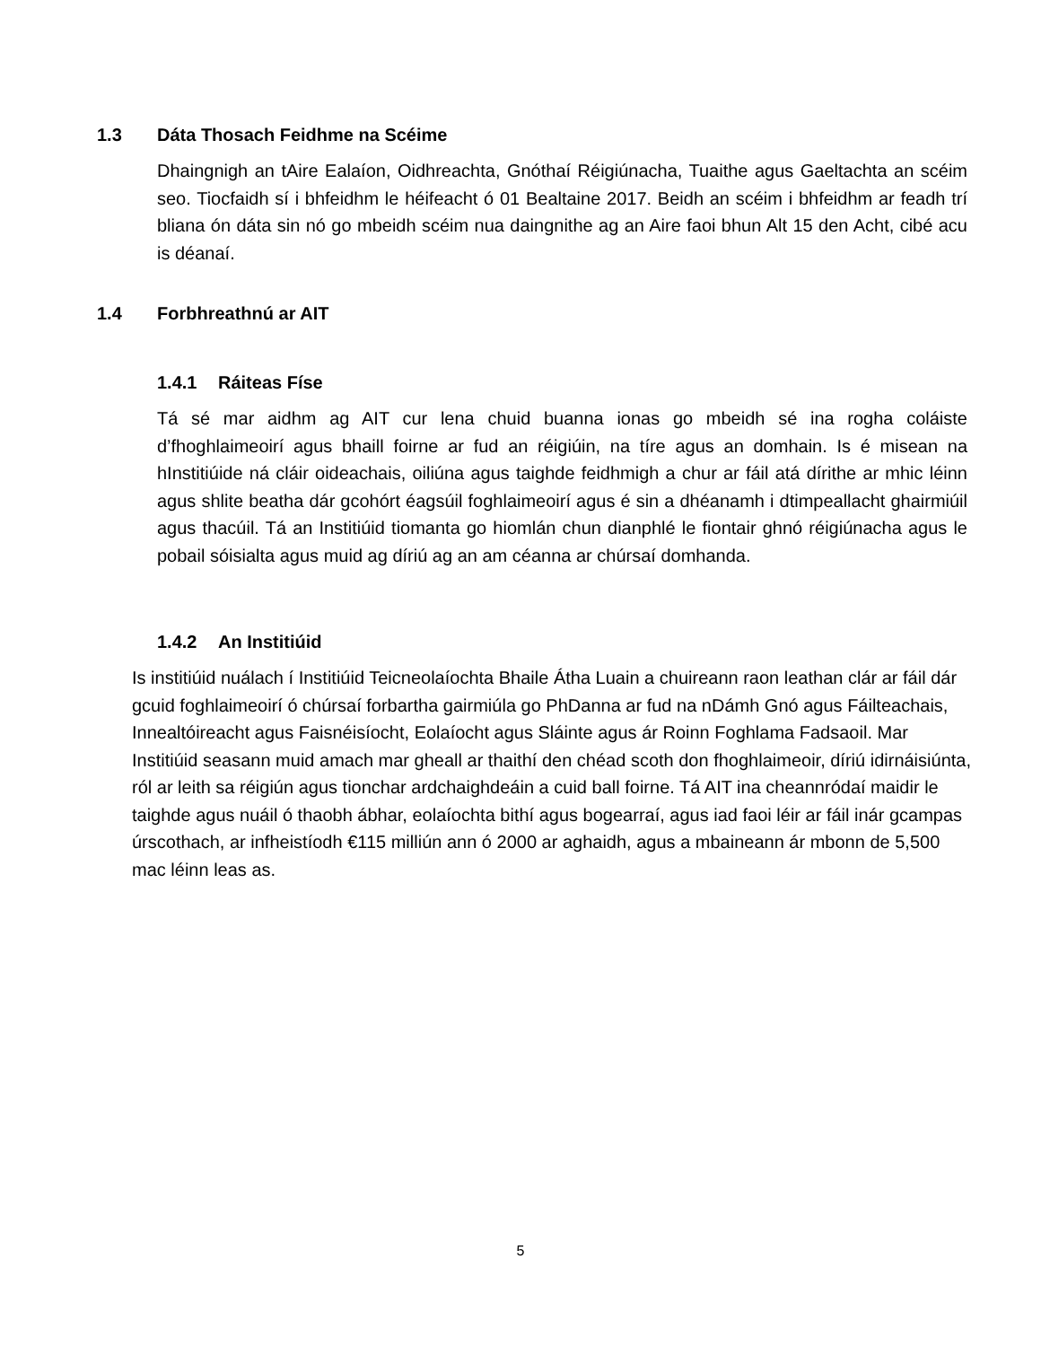1.3 Dáta Thosach Feidhme na Scéime
Dhaingnigh an tAire Ealaíon, Oidhreachta, Gnóthaí Réigiúnacha, Tuaithe agus Gaeltachta an scéim seo. Tiocfaidh sí i bhfeidhm le héifeacht ó 01 Bealtaine 2017. Beidh an scéim i bhfeidhm ar feadh trí bliana ón dáta sin nó go mbeidh scéim nua daingnithe ag an Aire faoi bhun Alt 15 den Acht, cibé acu is déanaí.
1.4 Forbhreathnú ar AIT
1.4.1 Ráiteas Físe
Tá sé mar aidhm ag AIT cur lena chuid buanna ionas go mbeidh sé ina rogha coláiste d’fhoghlaimeoirí agus bhaill foirne ar fud an réigiúin, na tíre agus an domhain. Is é misean na hInstitiúide ná cláir oideachais, oiliúna agus taighde feidhmigh a chur ar fáil atá dírithe ar mhic léinn agus shlite beatha dár gcohórt éagsúil foghlaimeoirí agus é sin a dhéanamh i dtimpeallacht ghairmiúil agus thacúil. Tá an Institiúid tiomanta go hiomlán chun dianphlé le fiontair ghnó réigiúnacha agus le pobail sóisialta agus muid ag díriú ag an am céanna ar chúrsaí domhanda.
1.4.2 An Institiúid
Is institiúid nuálach í Institiúid Teicneolaíochta Bhaile Átha Luain a chuireann raon leathan clár ar fáil dár gcuid foghlaimeoirí ó chúrsaí forbartha gairmiúla go PhDanna ar fud na nDámh Gnó agus Fáilteachais, Innealtóireacht agus Faisnéisíocht, Eolaíocht agus Sláinte agus ár Roinn Foghlama Fadsaoil. Mar Institiúid seasann muid amach mar gheall ar thaithí den chéad scoth don fhoghlaimeoir, díriú idirnáisiúnta, ról ar leith sa réigiún agus tionchar ardchaighdeáin a cuid ball foirne. Tá AIT ina cheannródaí maidir le taighde agus nuáil ó thaobh ábhar, eolaíochta bithí agus bogearraí, agus iad faoi léir ar fáil inár gcampas úrscothach, ar infheistíodh €115 milliún ann ó 2000 ar aghaidh, agus a mbaineann ár mbonn de 5,500 mac léinn leas as.
5